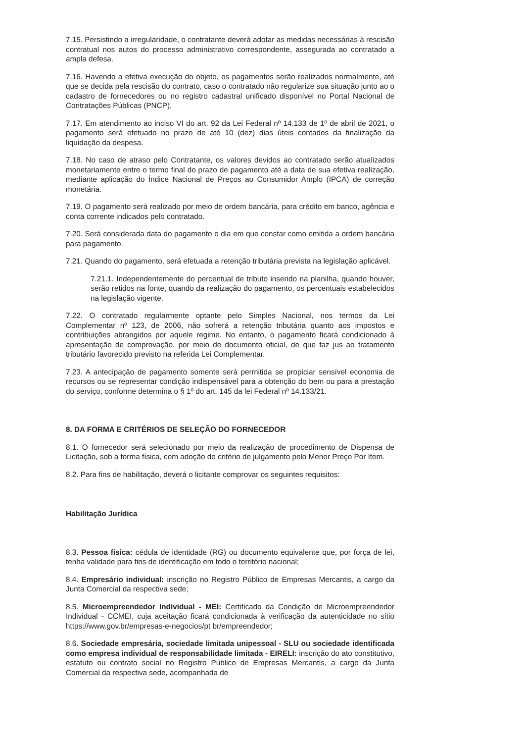7.15. Persistindo a irregularidade, o contratante deverá adotar as medidas necessárias à rescisão contratual nos autos do processo administrativo correspondente, assegurada ao contratado a ampla defesa.
7.16. Havendo a efetiva execução do objeto, os pagamentos serão realizados normalmente, até que se decida pela rescisão do contrato, caso o contratado não regularize sua situação junto ao o cadastro de fornecedores ou no registro cadastral unificado disponível no Portal Nacional de Contratações Públicas (PNCP).
7.17. Em atendimento ao inciso VI do art. 92 da Lei Federal nº 14.133 de 1º de abril de 2021, o pagamento será efetuado no prazo de até 10 (dez) dias úteis contados da finalização da liquidação da despesa.
7.18. No caso de atraso pelo Contratante, os valores devidos ao contratado serão atualizados monetariamente entre o termo final do prazo de pagamento até a data de sua efetiva realização, mediante aplicação do Índice Nacional de Preços ao Consumidor Amplo (IPCA) de correção monetária.
7.19. O pagamento será realizado por meio de ordem bancária, para crédito em banco, agência e conta corrente indicados pelo contratado.
7.20. Será considerada data do pagamento o dia em que constar como emitida a ordem bancária para pagamento.
7.21. Quando do pagamento, será efetuada a retenção tributária prevista na legislação aplicável.
7.21.1. Independentemente do percentual de tributo inserido na planilha, quando houver, serão retidos na fonte, quando da realização do pagamento, os percentuais estabelecidos na legislação vigente.
7.22. O contratado regularmente optante pelo Simples Nacional, nos termos da Lei Complementar nº 123, de 2006, não sofrerá a retenção tributária quanto aos impostos e contribuições abrangidos por aquele regime. No entanto, o pagamento ficará condicionado à apresentação de comprovação, por meio de documento oficial, de que faz jus ao tratamento tributário favorecido previsto na referida Lei Complementar.
7.23. A antecipação de pagamento somente será permitida se propiciar sensível economia de recursos ou se representar condição indispensável para a obtenção do bem ou para a prestação do serviço, conforme determina o § 1º do art. 145 da lei Federal nº 14.133/21.
8. DA FORMA E CRITÉRIOS DE SELEÇÃO DO FORNECEDOR
8.1. O fornecedor será selecionado por meio da realização de procedimento de Dispensa de Licitação, sob a forma física, com adoção do critério de julgamento pelo Menor Preço Por Item.
8.2. Para fins de habilitação, deverá o licitante comprovar os seguintes requisitos:
Habilitação Jurídica
8.3. Pessoa física: cédula de identidade (RG) ou documento equivalente que, por força de lei, tenha validade para fins de identificação em todo o território nacional;
8.4. Empresário individual: inscrição no Registro Público de Empresas Mercantis, a cargo da Junta Comercial da respectiva sede;
8.5. Microempreendedor Individual - MEI: Certificado da Condição de Microempreendedor Individual - CCMEI, cuja aceitação ficará condicionada à verificação da autenticidade no sítio https://www.gov.br/empresas-e-negocios/pt br/empreendedor;
8.6. Sociedade empresária, sociedade limitada unipessoal - SLU ou sociedade identificada como empresa individual de responsabilidade limitada - EIRELI: inscrição do ato constitutivo, estatuto ou contrato social no Registro Público de Empresas Mercantis, a cargo da Junta Comercial da respectiva sede, acompanhada de